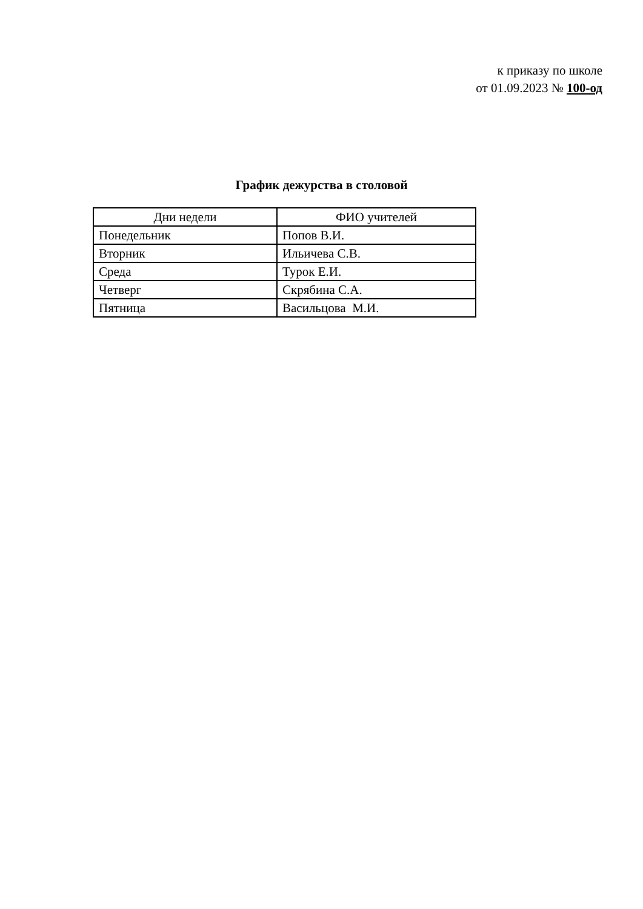к приказу по школе
от 01.09.2023 № 100-од
График дежурства в столовой
| Дни недели | ФИО учителей |
| --- | --- |
| Понедельник | Попов В.И. |
| Вторник | Ильичева С.В. |
| Среда | Турок Е.И. |
| Четверг | Скрябина С.А. |
| Пятница | Васильцова М.И. |